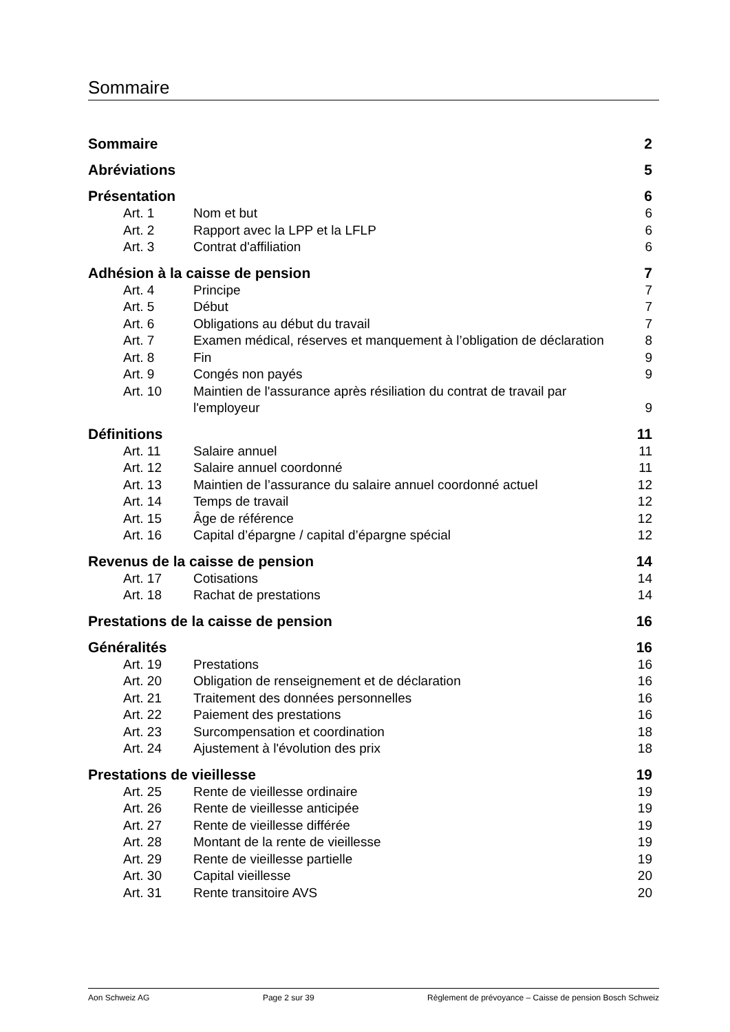Sommaire
Sommaire 2
Abréviations 5
Présentation 6
Art. 1 Nom et but 6
Art. 2 Rapport avec la LPP et la LFLP 6
Art. 3 Contrat d'affiliation 6
Adhésion à la caisse de pension 7
Art. 4 Principe 7
Art. 5 Début 7
Art. 6 Obligations au début du travail 7
Art. 7 Examen médical, réserves et manquement à l’obligation de déclaration 8
Art. 8 Fin 9
Art. 9 Congés non payés 9
Art. 10 Maintien de l'assurance après résiliation du contrat de travail par l'employeur 9
Définitions 11
Art. 11 Salaire annuel 11
Art. 12 Salaire annuel coordonné 11
Art. 13 Maintien de l’assurance du salaire annuel coordonné actuel 12
Art. 14 Temps de travail 12
Art. 15 Âge de référence 12
Art. 16 Capital d’épargne / capital d’épargne spécial 12
Revenus de la caisse de pension 14
Art. 17 Cotisations 14
Art. 18 Rachat de prestations 14
Prestations de la caisse de pension 16
Généralités 16
Art. 19 Prestations 16
Art. 20 Obligation de renseignement et de déclaration 16
Art. 21 Traitement des données personnelles 16
Art. 22 Paiement des prestations 16
Art. 23 Surcompensation et coordination 18
Art. 24 Ajustement à l'évolution des prix 18
Prestations de vieillesse 19
Art. 25 Rente de vieillesse ordinaire 19
Art. 26 Rente de vieillesse anticipée 19
Art. 27 Rente de vieillesse différée 19
Art. 28 Montant de la rente de vieillesse 19
Art. 29 Rente de vieillesse partielle 19
Art. 30 Capital vieillesse 20
Art. 31 Rente transitoire AVS 20
Aon Schweiz AG Page 2 sur 39 Règlement de prévoyance – Caisse de pension Bosch Schweiz